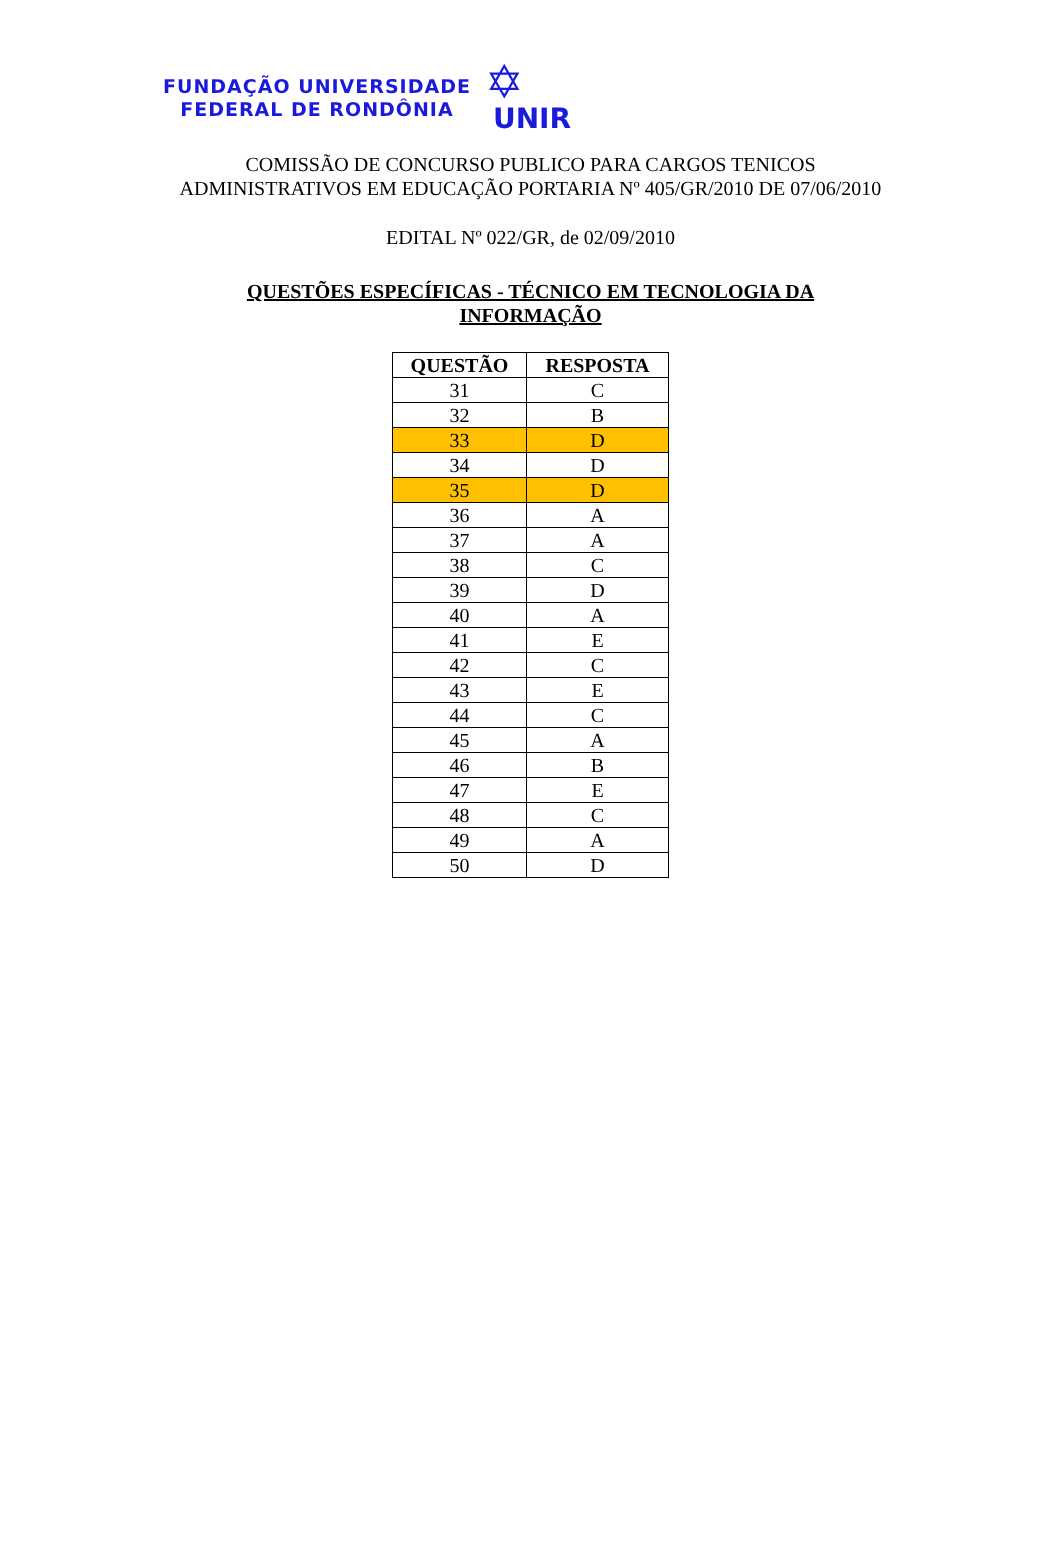FUNDAÇÃO UNIVERSIDADE
FEDERAL DE RONDÔNIA
✡
UNIR
COMISSÃO DE CONCURSO PUBLICO PARA CARGOS TENICOS
ADMINISTRATIVOS EM EDUCAÇÃO PORTARIA Nº 405/GR/2010 DE 07/06/2010
EDITAL Nº 022/GR, de 02/09/2010
QUESTÕES ESPECÍFICAS - TÉCNICO EM TECNOLOGIA DA
INFORMAÇÃO
| QUESTÃO | RESPOSTA |
| --- | --- |
| 31 | C |
| 32 | B |
| 33 | D |
| 34 | D |
| 35 | D |
| 36 | A |
| 37 | A |
| 38 | C |
| 39 | D |
| 40 | A |
| 41 | E |
| 42 | C |
| 43 | E |
| 44 | C |
| 45 | A |
| 46 | B |
| 47 | E |
| 48 | C |
| 49 | A |
| 50 | D |